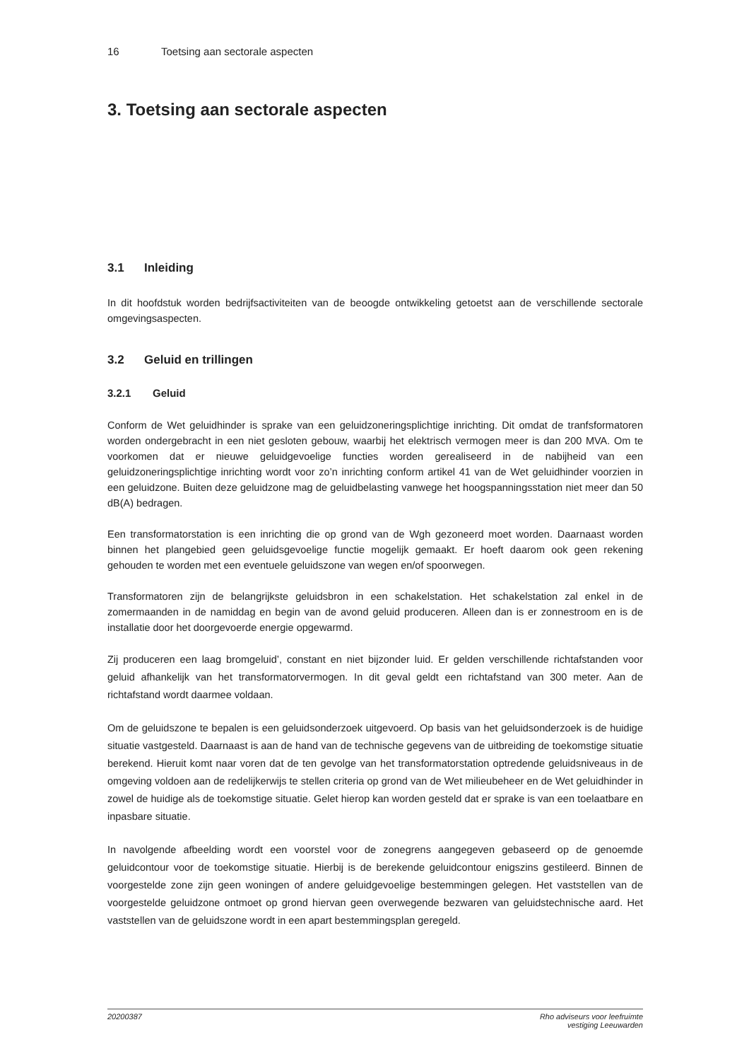16 Toetsing aan sectorale aspecten
3. Toetsing aan sectorale aspecten
3.1 Inleiding
In dit hoofdstuk worden bedrijfsactiviteiten van de beoogde ontwikkeling getoetst aan de verschillende sectorale omgevingsaspecten.
3.2 Geluid en trillingen
3.2.1 Geluid
Conform de Wet geluidhinder is sprake van een geluidzoneringsplichtige inrichting. Dit omdat de tranfsformatoren worden ondergebracht in een niet gesloten gebouw, waarbij het elektrisch vermogen meer is dan 200 MVA. Om te voorkomen dat er nieuwe geluidgevoelige functies worden gerealiseerd in de nabijheid van een geluidzoneringsplichtige inrichting wordt voor zo’n inrichting conform artikel 41 van de Wet geluidhinder voorzien in een geluidzone. Buiten deze geluidzone mag de geluidbelasting vanwege het hoogspanningsstation niet meer dan 50 dB(A) bedragen.
Een transformatorstation is een inrichting die op grond van de Wgh gezoneerd moet worden. Daarnaast worden binnen het plangebied geen geluidsgevoelige functie mogelijk gemaakt. Er hoeft daarom ook geen rekening gehouden te worden met een eventuele geluidszone van wegen en/of spoorwegen.
Transformatoren zijn de belangrijkste geluidsbron in een schakelstation. Het schakelstation zal enkel in de zomermaanden in de namiddag en begin van de avond geluid produceren. Alleen dan is er zonnestroom en is de installatie door het doorgevoerde energie opgewarmd.
Zij produceren een laag bromgeluid’, constant en niet bijzonder luid. Er gelden verschillende richtafstanden voor geluid afhankelijk van het transformatorvermogen. In dit geval geldt een richtafstand van 300 meter. Aan de richtafstand wordt daarmee voldaan.
Om de geluidszone te bepalen is een geluidsonderzoek uitgevoerd. Op basis van het geluidsonderzoek is de huidige situatie vastgesteld. Daarnaast is aan de hand van de technische gegevens van de uitbreiding de toekomstige situatie berekend. Hieruit komt naar voren dat de ten gevolge van het transformatorstation optredende geluidsniveaus in de omgeving voldoen aan de redelijkerwijs te stellen criteria op grond van de Wet milieubeheer en de Wet geluidhinder in zowel de huidige als de toekomstige situatie. Gelet hierop kan worden gesteld dat er sprake is van een toelaatbare en inpasbare situatie.
In navolgende afbeelding wordt een voorstel voor de zonegrens aangegeven gebaseerd op de genoemde geluidcontour voor de toekomstige situatie. Hierbij is de berekende geluidcontour enigszins gestileerd. Binnen de voorgestelde zone zijn geen woningen of andere geluidgevoelige bestemmingen gelegen. Het vaststellen van de voorgestelde geluidzone ontmoet op grond hiervan geen overwegende bezwaren van geluidstechnische aard. Het vaststellen van de geluidszone wordt in een apart bestemmingsplan geregeld.
20200387 Rho adviseurs voor leefruimte
vestiging Leeuwarden